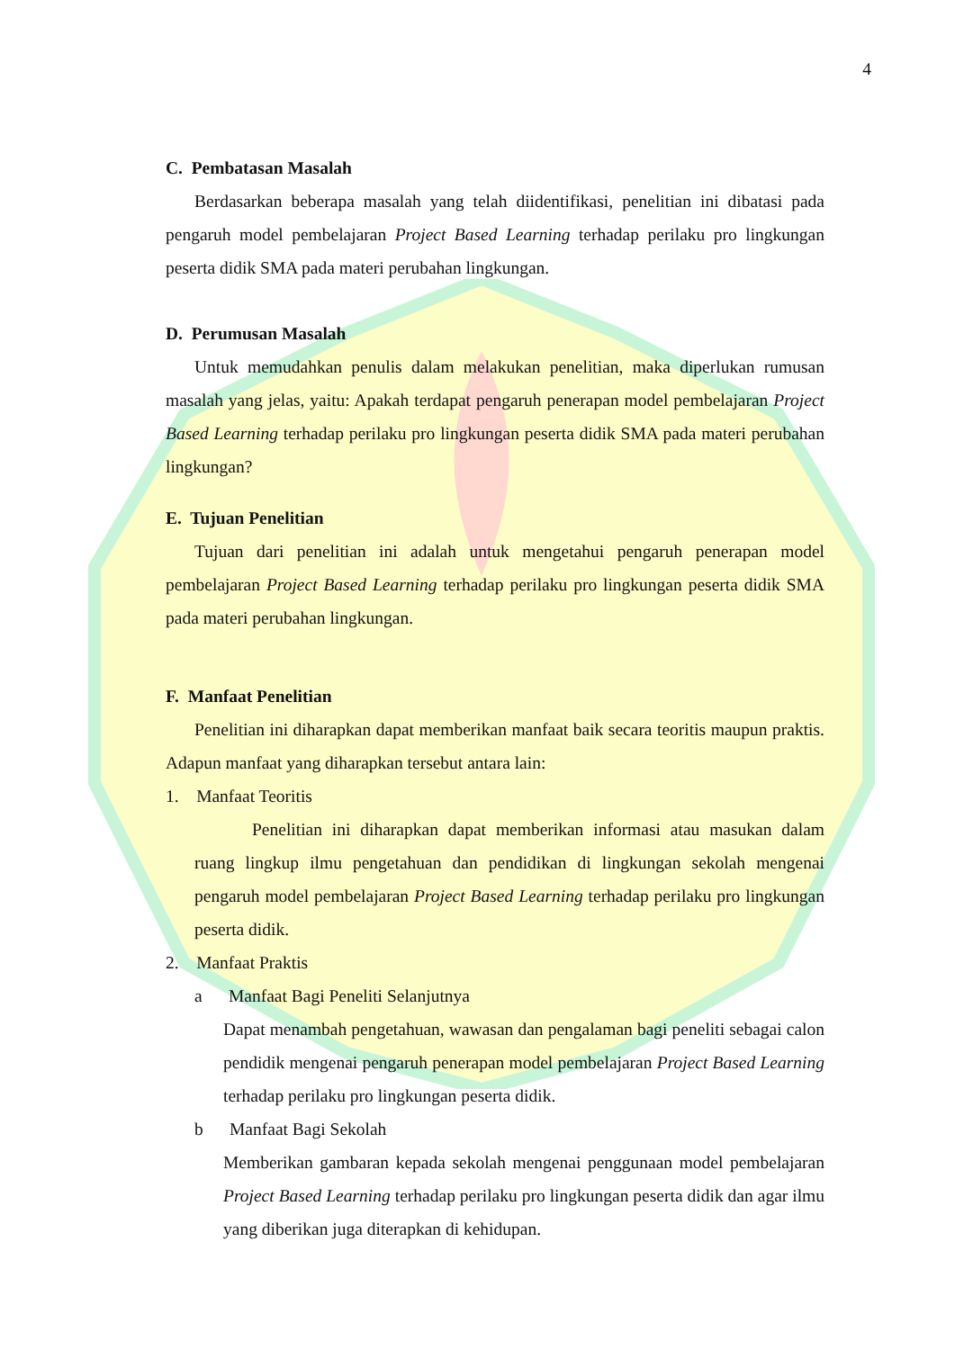4
C. Pembatasan Masalah
Berdasarkan beberapa masalah yang telah diidentifikasi, penelitian ini dibatasi pada pengaruh model pembelajaran Project Based Learning terhadap perilaku pro lingkungan peserta didik SMA pada materi perubahan lingkungan.
D. Perumusan Masalah
Untuk memudahkan penulis dalam melakukan penelitian, maka diperlukan rumusan masalah yang jelas, yaitu: Apakah terdapat pengaruh penerapan model pembelajaran Project Based Learning terhadap perilaku pro lingkungan peserta didik SMA pada materi perubahan lingkungan?
E. Tujuan Penelitian
Tujuan dari penelitian ini adalah untuk mengetahui pengaruh penerapan model pembelajaran Project Based Learning terhadap perilaku pro lingkungan peserta didik SMA pada materi perubahan lingkungan.
F. Manfaat Penelitian
Penelitian ini diharapkan dapat memberikan manfaat baik secara teoritis maupun praktis. Adapun manfaat yang diharapkan tersebut antara lain:
1. Manfaat Teoritis
Penelitian ini diharapkan dapat memberikan informasi atau masukan dalam ruang lingkup ilmu pengetahuan dan pendidikan di lingkungan sekolah mengenai pengaruh model pembelajaran Project Based Learning terhadap perilaku pro lingkungan peserta didik.
2. Manfaat Praktis
a Manfaat Bagi Peneliti Selanjutnya
Dapat menambah pengetahuan, wawasan dan pengalaman bagi peneliti sebagai calon pendidik mengenai pengaruh penerapan model pembelajaran Project Based Learning terhadap perilaku pro lingkungan peserta didik.
b Manfaat Bagi Sekolah
Memberikan gambaran kepada sekolah mengenai penggunaan model pembelajaran Project Based Learning terhadap perilaku pro lingkungan peserta didik dan agar ilmu yang diberikan juga diterapkan di kehidupan.